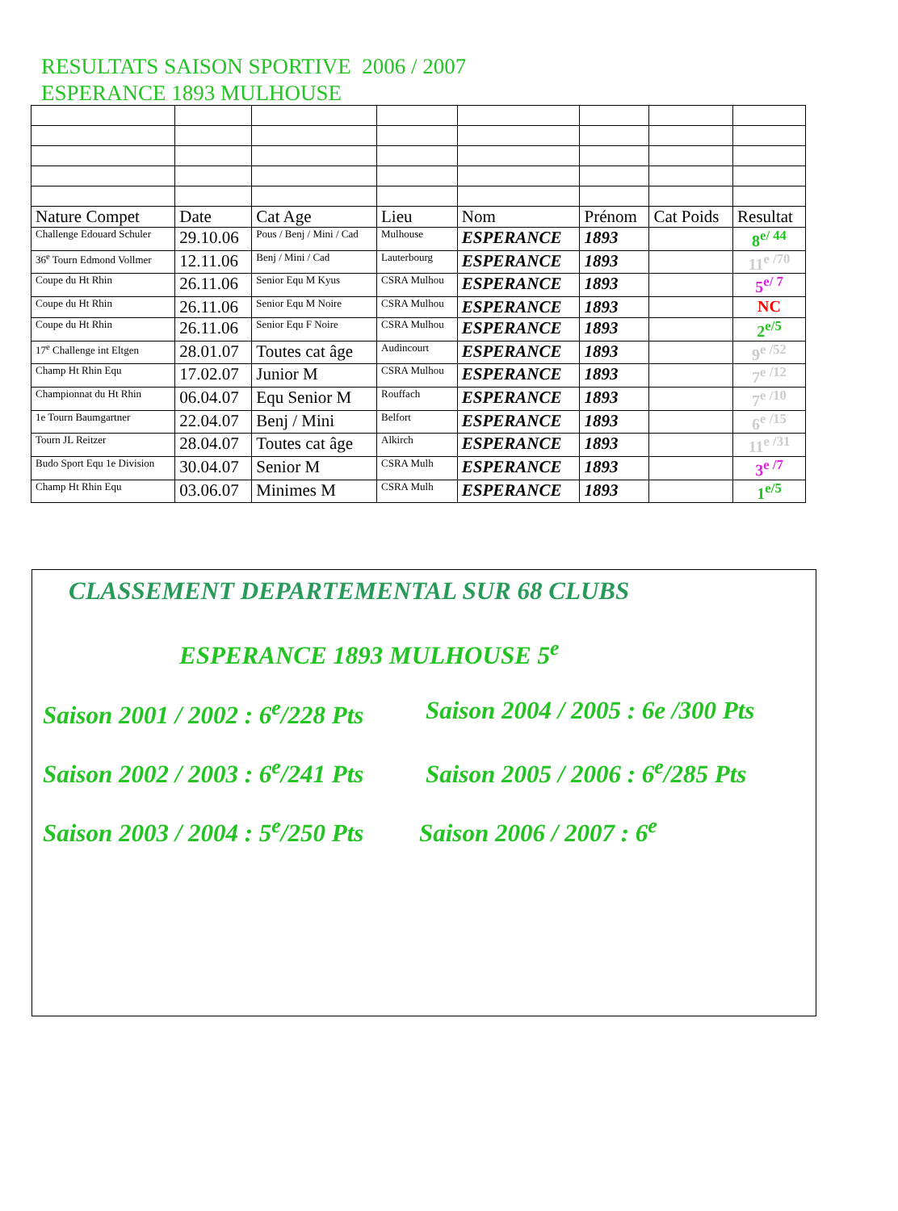RESULTATS SAISON SPORTIVE 2006 / 2007
ESPERANCE 1893 MULHOUSE
| Nature Compet | Date | Cat Age | Lieu | Nom | Prénom | Cat Poids | Resultat |
| Challenge Edouard Schuler | 29.10.06 | Pous / Benj / Mini / Cad | Mulhouse | ESPERANCE | 1893 | | 8<sup>e/ 44</sup> |
| 36<sup>e</sup> Tourn Edmond Vollmer | 12.11.06 | Benj / Mini / Cad | Lauterbourg | ESPERANCE | 1893 | | 11<sup>e /70</sup> |
| Coupe du Ht Rhin | 26.11.06 | Senior Equ M Kyus | CSRA Mulhou | ESPERANCE | 1893 | | 5<sup>e/ 7</sup> |
| Coupe du Ht Rhin | 26.11.06 | Senior Equ M Noire | CSRA Mulhou | ESPERANCE | 1893 | | NC |
| Coupe du Ht Rhin | 26.11.06 | Senior Equ F Noire | CSRA Mulhou | ESPERANCE | 1893 | | 2<sup>e/5</sup> |
| 17<sup>e</sup> Challenge int Eltgen | 28.01.07 | Toutes cat âge | Audincourt | ESPERANCE | 1893 | | 9<sup>e /52</sup> |
| Champ Ht Rhin Equ | 17.02.07 | Junior M | CSRA Mulhou | ESPERANCE | 1893 | | 7<sup>e /12</sup> |
| Championnat du Ht Rhin | 06.04.07 | Equ Senior M | Rouffach | ESPERANCE | 1893 | | 7<sup>e /10</sup> |
| 1e Tourn Baumgartner | 22.04.07 | Benj / Mini | Belfort | ESPERANCE | 1893 | | 6<sup>e /15</sup> |
| Tourn JL Reitzer | 28.04.07 | Toutes cat âge | Alkirch | ESPERANCE | 1893 | | 11<sup>e /31</sup> |
| Budo Sport Equ 1e Division | 30.04.07 | Senior M | CSRA Mulh | ESPERANCE | 1893 | | 3<sup>e /7</sup> |
| Champ Ht Rhin Equ | 03.06.07 | Minimes M | CSRA Mulh | ESPERANCE | 1893 | | 1<sup>e/5</sup> |
CLASSEMENT DEPARTEMENTAL SUR 68 CLUBS
ESPERANCE 1893 MULHOUSE 5<sup>e</sup>
Saison 2001 / 2002 : 6<sup>e</sup>/228 Pts
Saison 2004 / 2005 : 6e /300 Pts
Saison 2002 / 2003 : 6<sup>e</sup>/241 Pts
Saison 2005 / 2006 : 6<sup>e</sup>/285 Pts
Saison 2003 / 2004 : 5<sup>e</sup>/250 Pts
Saison 2006 / 2007 : 6<sup>e</sup>